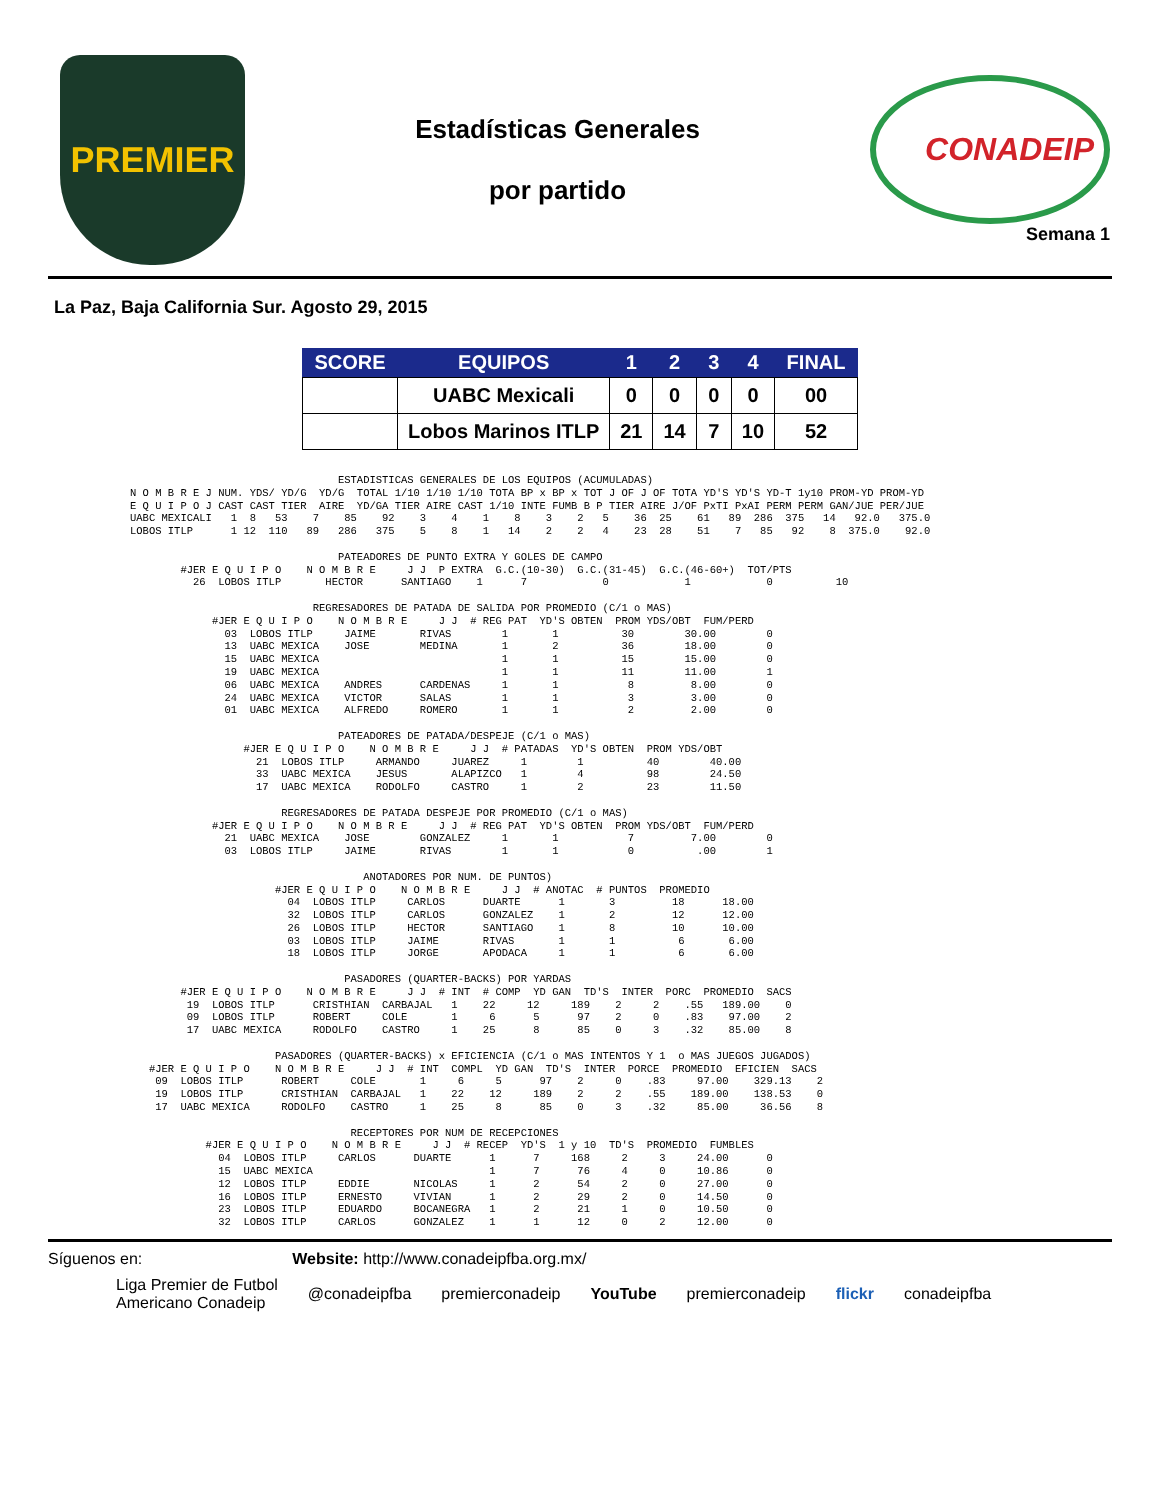PREMIER
Estadísticas Generales
por partido
CONADEIP
Semana 1
La Paz, Baja California Sur. Agosto 29, 2015
| SCORE | EQUIPOS | 1 | 2 | 3 | 4 | FINAL |
| --- | --- | --- | --- | --- | --- | --- |
| | UABC Mexicali | 0 | 0 | 0 | 0 | 00 |
| | Lobos Marinos ITLP | 21 | 14 | 7 | 10 | 52 |
                                 ESTADISTICAS GENERALES DE LOS EQUIPOS (ACUMULADAS)
N O M B R E J NUM. YDS/ YD/G  YD/G  TOTAL 1/10 1/10 1/10 TOTA BP x BP x TOT J OF J OF TOTA YD'S YD'S YD-T 1y10 PROM-YD PROM-YD
E Q U I P O J CAST CAST TIER  AIRE  YD/GA TIER AIRE CAST 1/10 INTE FUMB B P TIER AIRE J/OF PxTI PxAI PERM PERM GAN/JUE PER/JUE
UABC MEXICALI   1  8   53    7    85    92    3    4    1    8    3    2   5    36  25    61   89  286  375   14   92.0   375.0
LOBOS ITLP      1 12  110   89   286   375    5    8    1   14    2    2   4    23  28    51    7   85   92    8  375.0    92.0

                                 PATEADORES DE PUNTO EXTRA Y GOLES DE CAMPO
        #JER E Q U I P O    N O M B R E     J J  P EXTRA  G.C.(10-30)  G.C.(31-45)  G.C.(46-60+)  TOT/PTS
          26  LOBOS ITLP       HECTOR      SANTIAGO    1      7            0            1            0          10

                             REGRESADORES DE PATADA DE SALIDA POR PROMEDIO (C/1 o MAS)
             #JER E Q U I P O    N O M B R E     J J  # REG PAT  YD'S OBTEN  PROM YDS/OBT  FUM/PERD
               03  LOBOS ITLP     JAIME       RIVAS        1       1          30        30.00        0
               13  UABC MEXICA    JOSE        MEDINA       1       2          36        18.00        0
               15  UABC MEXICA                             1       1          15        15.00        0
               19  UABC MEXICA                             1       1          11        11.00        1
               06  UABC MEXICA    ANDRES      CARDENAS     1       1           8         8.00        0
               24  UABC MEXICA    VICTOR      SALAS        1       1           3         3.00        0
               01  UABC MEXICA    ALFREDO     ROMERO       1       1           2         2.00        0

                                 PATEADORES DE PATADA/DESPEJE (C/1 o MAS)
                  #JER E Q U I P O    N O M B R E     J J  # PATADAS  YD'S OBTEN  PROM YDS/OBT
                    21  LOBOS ITLP     ARMANDO     JUAREZ     1        1          40        40.00
                    33  UABC MEXICA    JESUS       ALAPIZCO   1        4          98        24.50
                    17  UABC MEXICA    RODOLFO     CASTRO     1        2          23        11.50

                        REGRESADORES DE PATADA DESPEJE POR PROMEDIO (C/1 o MAS)
             #JER E Q U I P O    N O M B R E     J J  # REG PAT  YD'S OBTEN  PROM YDS/OBT  FUM/PERD
               21  UABC MEXICA    JOSE        GONZALEZ     1       1           7         7.00        0
               03  LOBOS ITLP     JAIME       RIVAS        1       1           0          .00        1

                                     ANOTADORES POR NUM. DE PUNTOS)
                       #JER E Q U I P O    N O M B R E     J J  # ANOTAC  # PUNTOS  PROMEDIO
                         04  LOBOS ITLP     CARLOS      DUARTE      1       3         18      18.00
                         32  LOBOS ITLP     CARLOS      GONZALEZ    1       2         12      12.00
                         26  LOBOS ITLP     HECTOR      SANTIAGO    1       8         10      10.00
                         03  LOBOS ITLP     JAIME       RIVAS       1       1          6       6.00
                         18  LOBOS ITLP     JORGE       APODACA     1       1          6       6.00

                                  PASADORES (QUARTER-BACKS) POR YARDAS
        #JER E Q U I P O    N O M B R E     J J  # INT  # COMP  YD GAN  TD'S  INTER  PORC  PROMEDIO  SACS
         19  LOBOS ITLP      CRISTHIAN  CARBAJAL   1    22     12     189    2     2    .55   189.00    0
         09  LOBOS ITLP      ROBERT     COLE       1     6      5      97    2     0    .83    97.00    2
         17  UABC MEXICA     RODOLFO    CASTRO     1    25      8      85    0     3    .32    85.00    8

                       PASADORES (QUARTER-BACKS) x EFICIENCIA (C/1 o MAS INTENTOS Y 1  o MAS JUEGOS JUGADOS)
   #JER E Q U I P O    N O M B R E     J J  # INT  COMPL  YD GAN  TD'S  INTER  PORCE  PROMEDIO  EFICIEN  SACS
    09  LOBOS ITLP      ROBERT     COLE       1     6     5      97    2     0    .83     97.00    329.13    2
    19  LOBOS ITLP      CRISTHIAN  CARBAJAL   1    22    12     189    2     2    .55    189.00    138.53    0
    17  UABC MEXICA     RODOLFO    CASTRO     1    25     8      85    0     3    .32     85.00     36.56    8

                                   RECEPTORES POR NUM DE RECEPCIONES
            #JER E Q U I P O    N O M B R E     J J  # RECEP  YD'S  1 y 10  TD'S  PROMEDIO  FUMBLES
              04  LOBOS ITLP     CARLOS      DUARTE      1      7     168     2     3     24.00      0
              15  UABC MEXICA                            1      7      76     4     0     10.86      0
              12  LOBOS ITLP     EDDIE       NICOLAS     1      2      54     2     0     27.00      0
              16  LOBOS ITLP     ERNESTO     VIVIAN      1      2      29     2     0     14.50      0
              23  LOBOS ITLP     EDUARDO     BOCANEGRA   1      2      21     1     0     10.50      0
              32  LOBOS ITLP     CARLOS      GONZALEZ    1      1      12     0     2     12.00      0
Síguenos en: Website: http://www.conadeipfba.org.mx/
Liga Premier de Futbol
Americano Conadeip @conadeipfba premierconadeip YouTube premierconadeip flickr conadeipfba